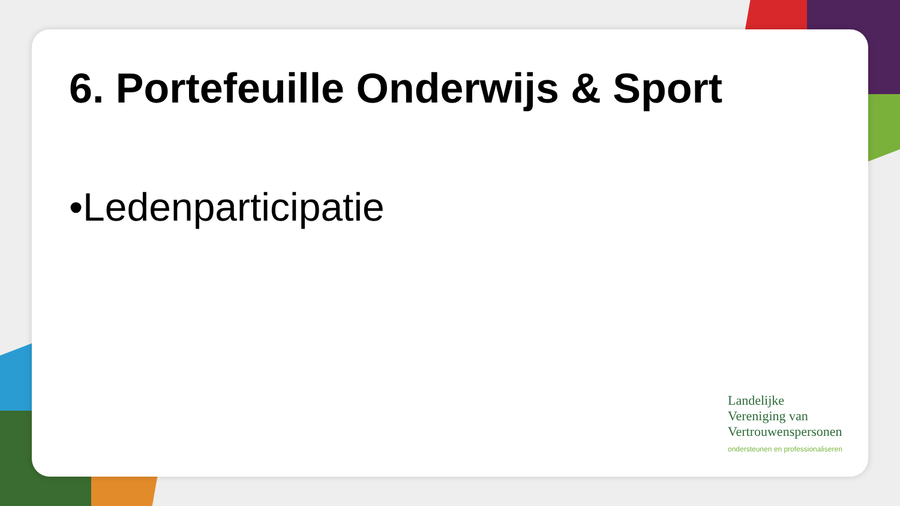6. Portefeuille Onderwijs & Sport
•Ledenparticipatie
Landelijke
Vereniging van
Vertrouwenspersonen
ondersteunen en professionaliseren